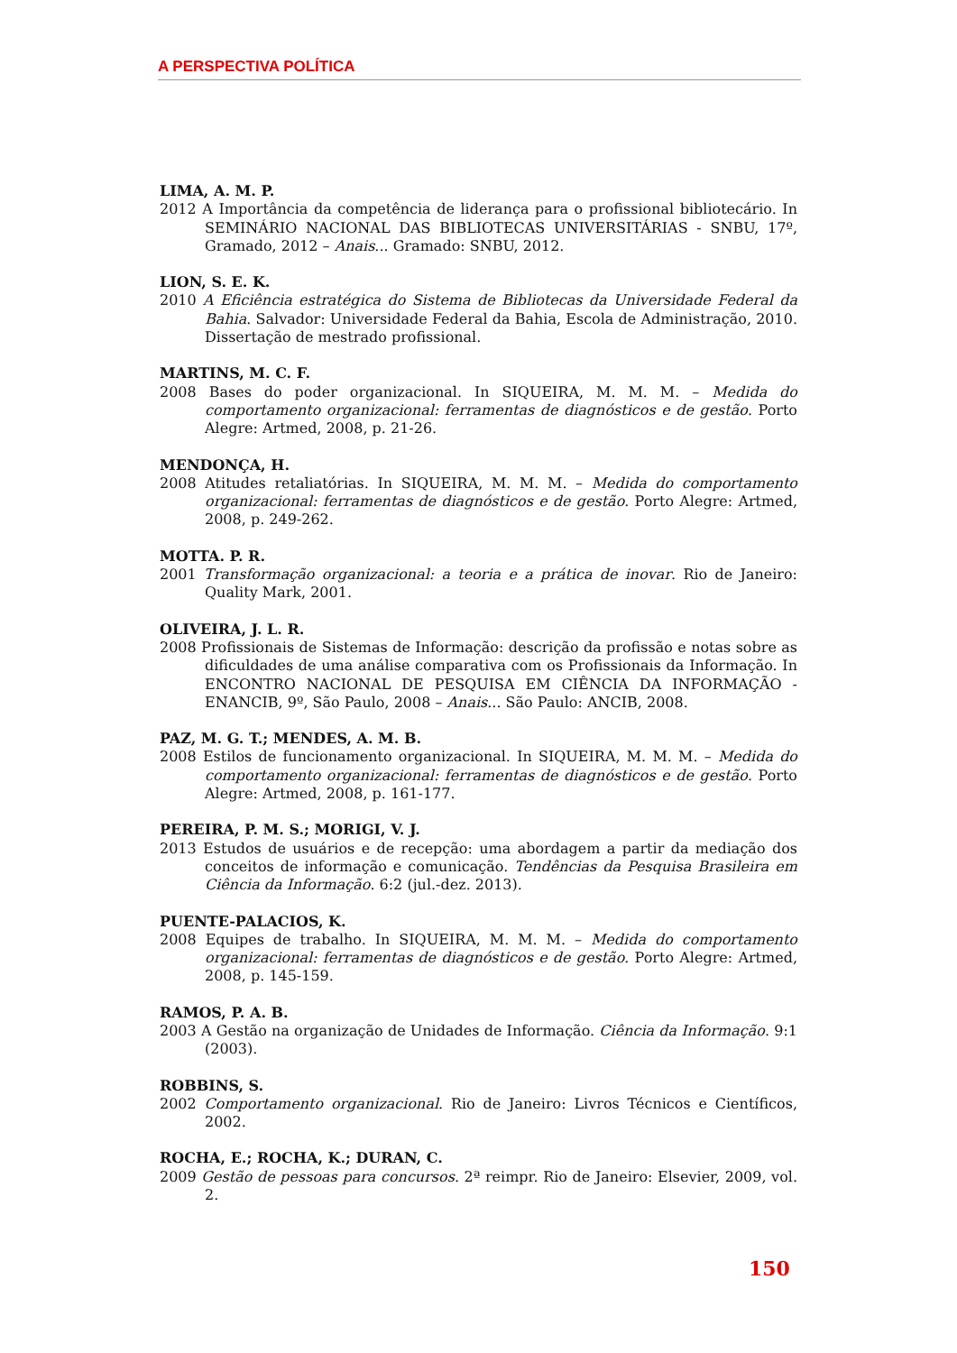A PERSPECTIVA POLÍTICA
LIMA, A. M. P.
2012 A Importância da competência de liderança para o profissional bibliotecário. In SEMINÁRIO NACIONAL DAS BIBLIOTECAS UNIVERSITÁRIAS - SNBU, 17º, Gramado, 2012 – Anais... Gramado: SNBU, 2012.
LION, S. E. K.
2010 A Eficiência estratégica do Sistema de Bibliotecas da Universidade Federal da Bahia. Salvador: Universidade Federal da Bahia, Escola de Administração, 2010. Dissertação de mestrado profissional.
MARTINS, M. C. F.
2008 Bases do poder organizacional. In SIQUEIRA, M. M. M. – Medida do comportamento organizacional: ferramentas de diagnósticos e de gestão. Porto Alegre: Artmed, 2008, p. 21-26.
MENDONÇA, H.
2008 Atitudes retaliatórias. In SIQUEIRA, M. M. M. – Medida do comportamento organizacional: ferramentas de diagnósticos e de gestão. Porto Alegre: Artmed, 2008, p. 249-262.
MOTTA. P. R.
2001 Transformação organizacional: a teoria e a prática de inovar. Rio de Janeiro: Quality Mark, 2001.
OLIVEIRA, J. L. R.
2008 Profissionais de Sistemas de Informação: descrição da profissão e notas sobre as dificuldades de uma análise comparativa com os Profissionais da Informação. In ENCONTRO NACIONAL DE PESQUISA EM CIÊNCIA DA INFORMAÇÃO - ENANCIB, 9º, São Paulo, 2008 – Anais... São Paulo: ANCIB, 2008.
PAZ, M. G. T.; MENDES, A. M. B.
2008 Estilos de funcionamento organizacional. In SIQUEIRA, M. M. M. – Medida do comportamento organizacional: ferramentas de diagnósticos e de gestão. Porto Alegre: Artmed, 2008, p. 161-177.
PEREIRA, P. M. S.; MORIGI, V. J.
2013 Estudos de usuários e de recepção: uma abordagem a partir da mediação dos conceitos de informação e comunicação. Tendências da Pesquisa Brasileira em Ciência da Informação. 6:2 (jul.-dez. 2013).
PUENTE-PALACIOS, K.
2008 Equipes de trabalho. In SIQUEIRA, M. M. M. – Medida do comportamento organizacional: ferramentas de diagnósticos e de gestão. Porto Alegre: Artmed, 2008, p. 145-159.
RAMOS, P. A. B.
2003 A Gestão na organização de Unidades de Informação. Ciência da Informação. 9:1 (2003).
ROBBINS, S.
2002 Comportamento organizacional. Rio de Janeiro: Livros Técnicos e Científicos, 2002.
ROCHA, E.; ROCHA, K.; DURAN, C.
2009 Gestão de pessoas para concursos. 2ª reimpr. Rio de Janeiro: Elsevier, 2009, vol. 2.
150